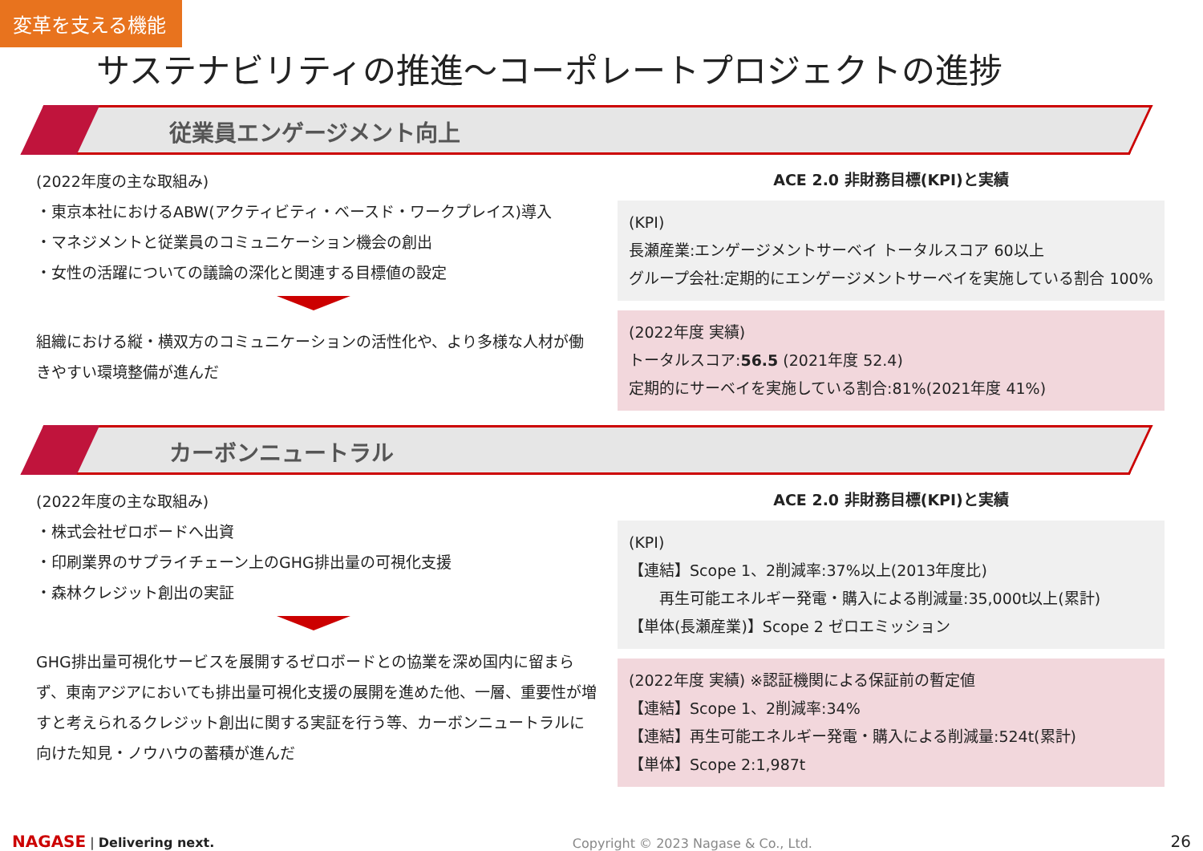変革を支える機能
サステナビリティの推進～コーポレートプロジェクトの進捗
従業員エンゲージメント向上
(2022年度の主な取組み)
・東京本社におけるABW(アクティビティ・ベースド・ワークプレイス)導入
・マネジメントと従業員のコミュニケーション機会の創出
・女性の活躍についての議論の深化と関連する目標値の設定
組織における縦・横双方のコミュニケーションの活性化や、より多様な人材が働きやすい環境整備が進んだ
ACE 2.0 非財務目標(KPI)と実績
(KPI)
長瀬産業:エンゲージメントサーベイ トータルスコア 60以上
グループ会社:定期的にエンゲージメントサーベイを実施している割合 100%
(2022年度 実績)
トータルスコア:56.5 (2021年度 52.4)
定期的にサーベイを実施している割合:81%(2021年度 41%)
カーボンニュートラル
(2022年度の主な取組み)
・株式会社ゼロボードへ出資
・印刷業界のサプライチェーン上のGHG排出量の可視化支援
・森林クレジット創出の実証
GHG排出量可視化サービスを展開するゼロボードとの協業を深め国内に留まらず、東南アジアにおいても排出量可視化支援の展開を進めた他、一層、重要性が増すと考えられるクレジット創出に関する実証を行う等、カーボンニュートラルに向けた知見・ノウハウの蓄積が進んだ
ACE 2.0 非財務目標(KPI)と実績
(KPI)
【連結】Scope 1、2削減率:37%以上(2013年度比)
　　再生可能エネルギー発電・購入による削減量:35,000t以上(累計)
【単体(長瀬産業)】Scope 2 ゼロエミッション
(2022年度 実績) ※認証機関による保証前の暫定値
【連結】Scope 1、2削減率:34%
【連結】再生可能エネルギー発電・購入による削減量:524t(累計)
【単体】Scope 2:1,987t
NAGASE | Delivering next. Copyright © 2023 Nagase & Co., Ltd. 26